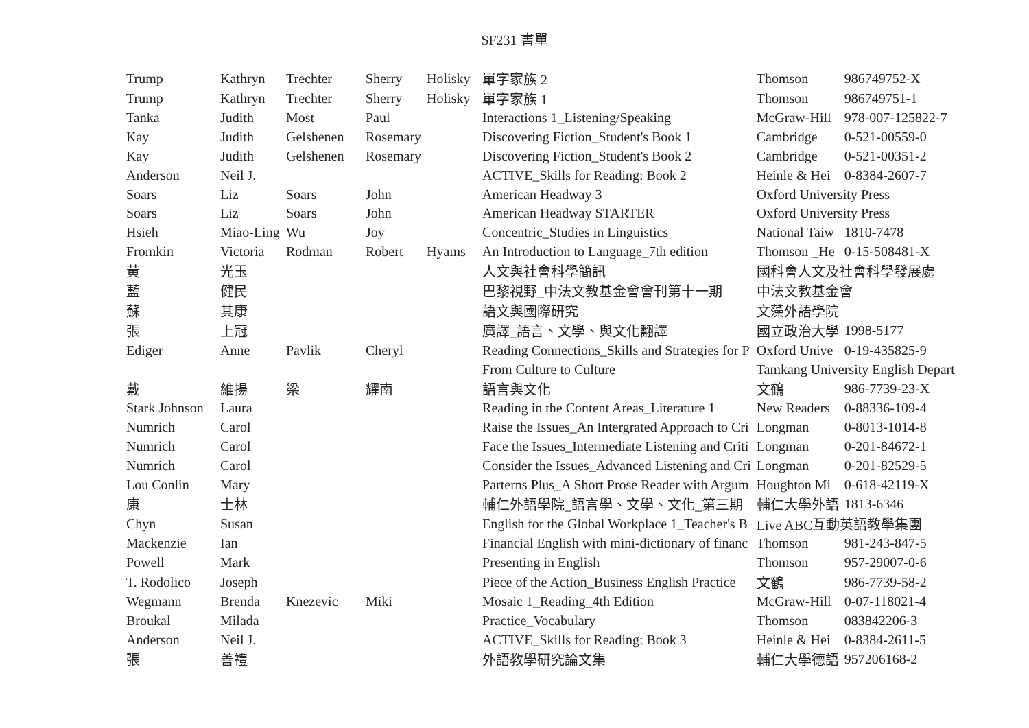SF231 書單
| Trump | Kathryn | Trechter | Sherry | Holisky | 單字家族 2 | Thomson | 986749752-X |
| Trump | Kathryn | Trechter | Sherry | Holisky | 單字家族 1 | Thomson | 986749751-1 |
| Tanka | Judith | Most | Paul | | Interactions 1_Listening/Speaking | McGraw-Hill | 978-007-125822-7 |
| Kay | Judith | Gelshenen | Rosemary | | Discovering Fiction_Student's Book 1 | Cambridge | 0-521-00559-0 |
| Kay | Judith | Gelshenen | Rosemary | | Discovering Fiction_Student's Book 2 | Cambridge | 0-521-00351-2 |
| Anderson | Neil J. | | | | ACTIVE_Skills for Reading: Book 2 | Heinle & Hei | 0-8384-2607-7 |
| Soars | Liz | Soars | John | | American Headway 3 | Oxford University Press | |
| Soars | Liz | Soars | John | | American Headway STARTER | Oxford University Press | |
| Hsieh | Miao-Ling | Wu | Joy | | Concentric_Studies in Linguistics | National Taiw | 1810-7478 |
| Fromkin | Victoria | Rodman | Robert | Hyams | An Introduction to Language_7th edition | Thomson _He | 0-15-508481-X |
| 黃 | 光玉 | | | | 人文與社會科學簡訊 | 國科會人文及社會科學發展處 | |
| 藍 | 健民 | | | | 巴黎視野_中法文教基金會會刊第十一期 | 中法文教基金會 | |
| 蘇 | 其康 | | | | 語文與國際研究 | 文藻外語學院 | |
| 張 | 上冠 | | | | 廣譯_語言、文學、與文化翻譯 | 國立政治大學 | 1998-5177 |
| Ediger | Anne | Pavlik | Cheryl | | Reading Connections_Skills and Strategies for P | Oxford Unive | 0-19-435825-9 |
| | | | | | From Culture to Culture | Tamkang University English Depart | |
| 戴 | 維揚 | 梁 | 耀南 | | 語言與文化 | 文鶴 | 986-7739-23-X |
| Stark Johnson | Laura | | | | Reading in the Content Areas_Literature 1 | New Readers | 0-88336-109-4 |
| Numrich | Carol | | | | Raise the Issues_An Intergrated Approach to Cri | Longman | 0-8013-1014-8 |
| Numrich | Carol | | | | Face the Issues_Intermediate Listening and Criti | Longman | 0-201-84672-1 |
| Numrich | Carol | | | | Consider the Issues_Advanced Listening and Cri | Longman | 0-201-82529-5 |
| Lou Conlin | Mary | | | | Parterns Plus_A Short Prose Reader with Argum | Houghton Mi | 0-618-42119-X |
| 康 | 士林 | | | | 輔仁外語學院_語言學、文學、文化_第三期 | 輔仁大學外語 | 1813-6346 |
| Chyn | Susan | | | | English for the Global Workplace 1_Teacher's B | Live ABC互動英語教學集團 | |
| Mackenzie | Ian | | | | Financial English with mini-dictionary of financ | Thomson | 981-243-847-5 |
| Powell | Mark | | | | Presenting in English | Thomson | 957-29007-0-6 |
| T. Rodolico | Joseph | | | | Piece of the Action_Business English Practice | 文鶴 | 986-7739-58-2 |
| Wegmann | Brenda | Knezevic | Miki | | Mosaic 1_Reading_4th Edition | McGraw-Hill | 0-07-118021-4 |
| Broukal | Milada | | | | Practice_Vocabulary | Thomson | 083842206-3 |
| Anderson | Neil J. | | | | ACTIVE_Skills for Reading: Book 3 | Heinle & Hei | 0-8384-2611-5 |
| 張 | 善禮 | | | | 外語教學研究論文集 | 輔仁大學德語 | 957206168-2 |